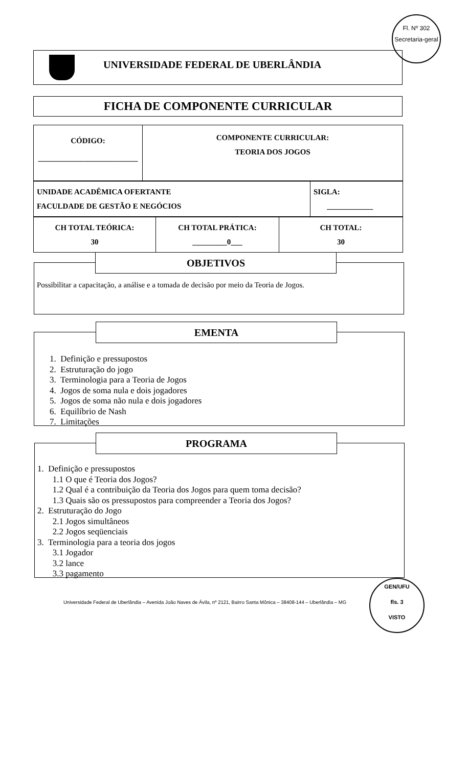UNIVERSIDADE FEDERAL DE UBERLÂNDIA
Fl. Nº 302
Secretaria-geral
FICHA DE COMPONENTE CURRICULAR
| CÓDIGO: __________________________ | COMPONENTE CURRICULAR: TEORIA DOS JOGOS |
| UNIDADE ACADÊMICA OFERTANTE FACULDADE DE GESTÃO E NEGÓCIOS | SIGLA: ____________ |
| CH TOTAL TEÓRICA: 30 | CH TOTAL PRÁTICA: _________0___ | CH TOTAL: 30 |
Possibilitar a capacitação, a análise e a tomada de decisão por meio da Teoria de Jogos.
OBJETIVOS
1. Definição e pressupostos
2. Estruturação do jogo
3. Terminologia para a Teoria de Jogos
4. Jogos de soma nula e dois jogadores
5. Jogos de soma não nula e dois jogadores
6. Equilíbrio de Nash
7. Limitações
EMENTA
1. Definição e pressupostos
1.1 O que é Teoria dos Jogos?
1.2 Qual é a contribuição da Teoria dos Jogos para quem toma decisão?
1.3 Quais são os pressupostos para compreender a Teoria dos Jogos?
2. Estruturação do Jogo
2.1 Jogos simultâneos
2.2 Jogos seqüenciais
3. Terminologia para a teoria dos jogos
3.1 Jogador
3.2 lance
3.3 pagamento
PROGRAMA
Universidade Federal de Uberlândia – Avenida João Naves de Ávila, nº 2121, Bairro Santa Mônica – 38408-144 – Uberlândia – MG
GEN/UFU
fls. 3
VISTO